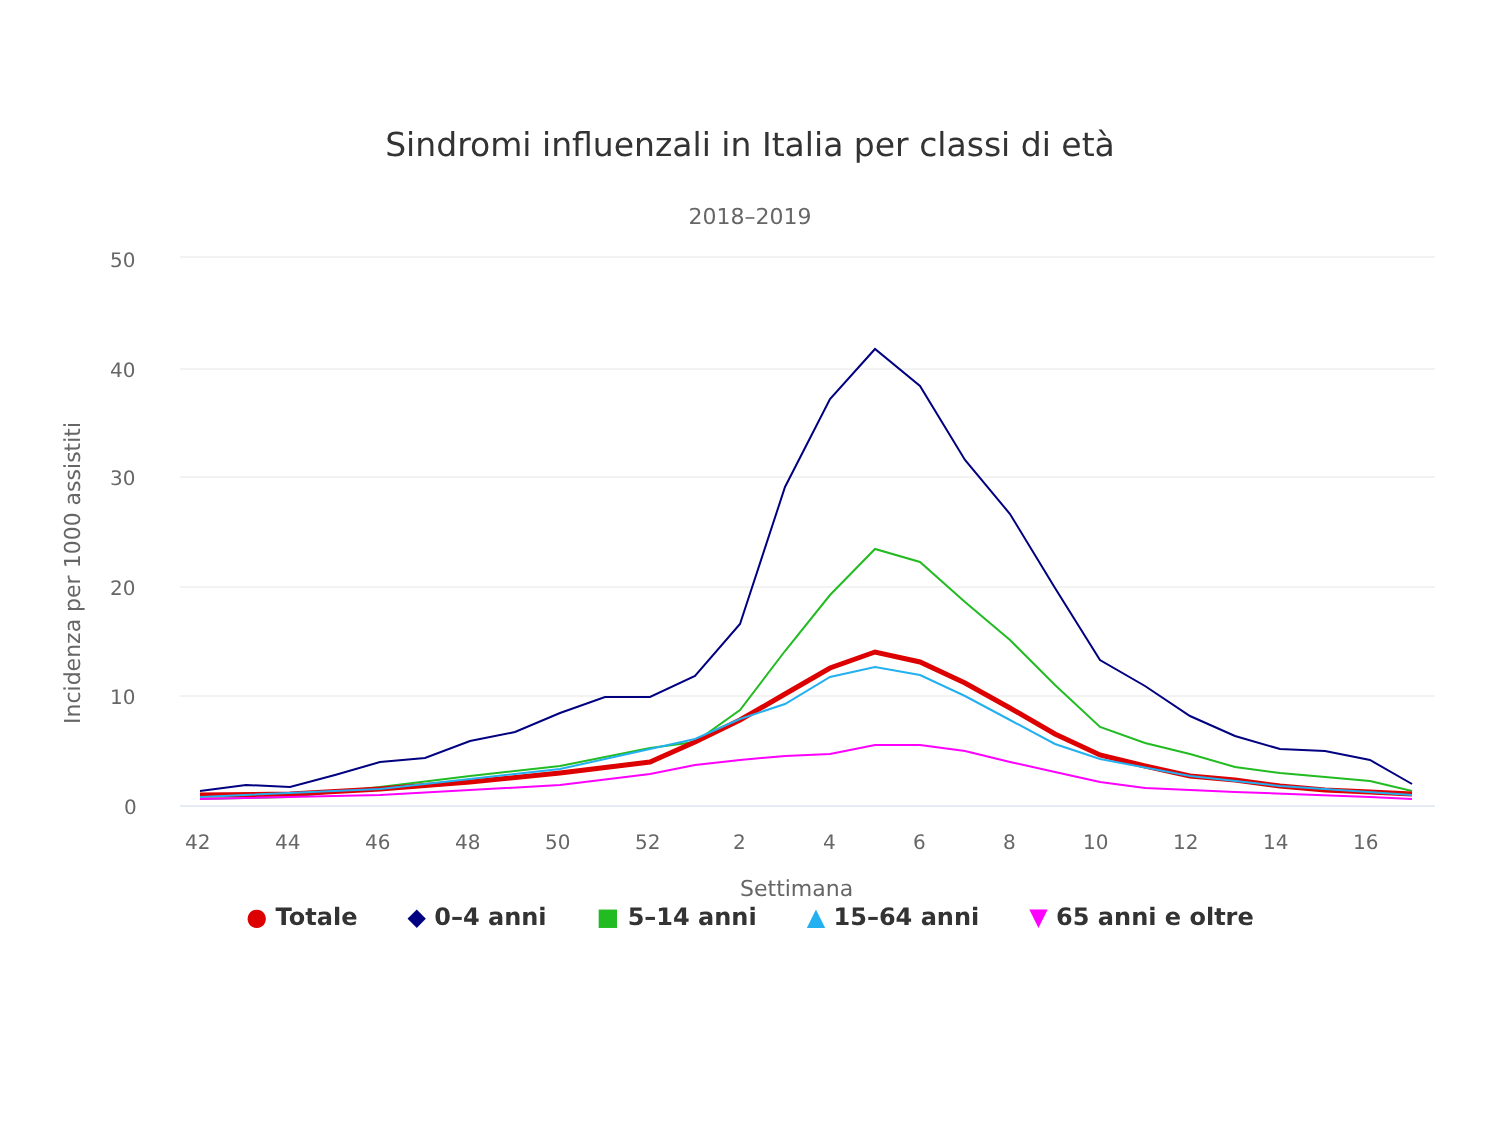Sindromi influenzali in Italia per classi di età
2018–2019
50
40
30
20
10
0
42
44
46
48
50
52
2
4
6
8
10
12
14
16
Settimana
Incidenza per 1000 assistiti
● Totale ◆ 0–4 anni ■ 5–14 anni ▲ 15–64 anni ▼ 65 anni e oltre